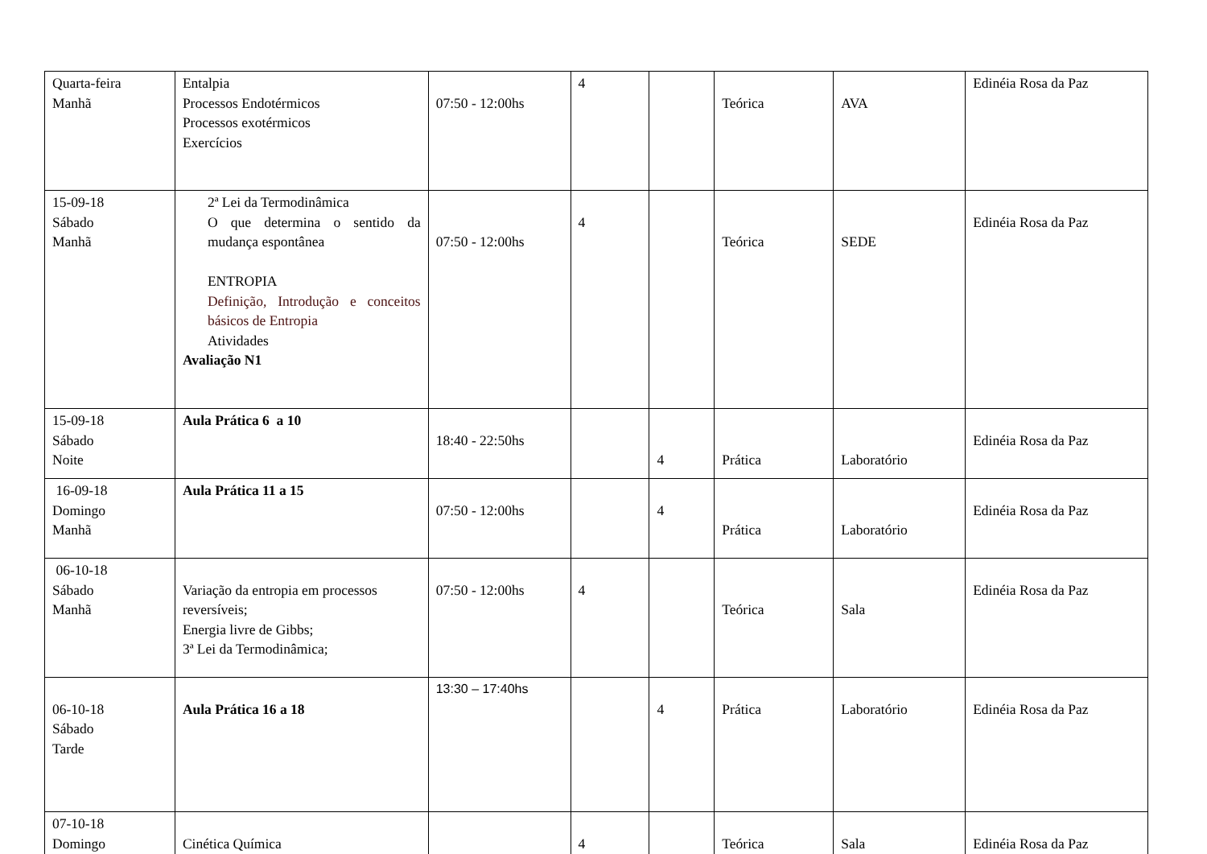| Quarta-feira Manhã | Entalpia Processos Endotérmicos Processos exotérmicos Exercícios | 07:50 - 12:00hs | 4 | | Teórica | AVA | Edinéia Rosa da Paz |
| 15-09-18 Sábado Manhã | 2ª Lei da Termodinâmica O que determina o sentido da mudança espontânea ENTROPIA Definição, Introdução e conceitos básicos de Entropia Atividades Avaliação N1 | 07:50 - 12:00hs | 4 | | Teórica | SEDE | Edinéia Rosa da Paz |
| 15-09-18 Sábado Noite | Aula Prática 6 a 10 | 18:40 - 22:50hs | | 4 | Prática | Laboratório | Edinéia Rosa da Paz |
| 16-09-18 Domingo Manhã | Aula Prática 11 a 15 | 07:50 - 12:00hs | | 4 | Prática | Laboratório | Edinéia Rosa da Paz |
| 06-10-18 Sábado Manhã | Variação da entropia em processos reversíveis; Energia livre de Gibbs; 3ª Lei da Termodinâmica; | 07:50 - 12:00hs | 4 | | Teórica | Sala | Edinéia Rosa da Paz |
| 06-10-18 Sábado Tarde | Aula Prática 16 a 18 | 13:30 – 17:40hs | | 4 | Prática | Laboratório | Edinéia Rosa da Paz |
| 07-10-18 Domingo | Cinética Química | | 4 | | Teórica | Sala | Edinéia Rosa da Paz |